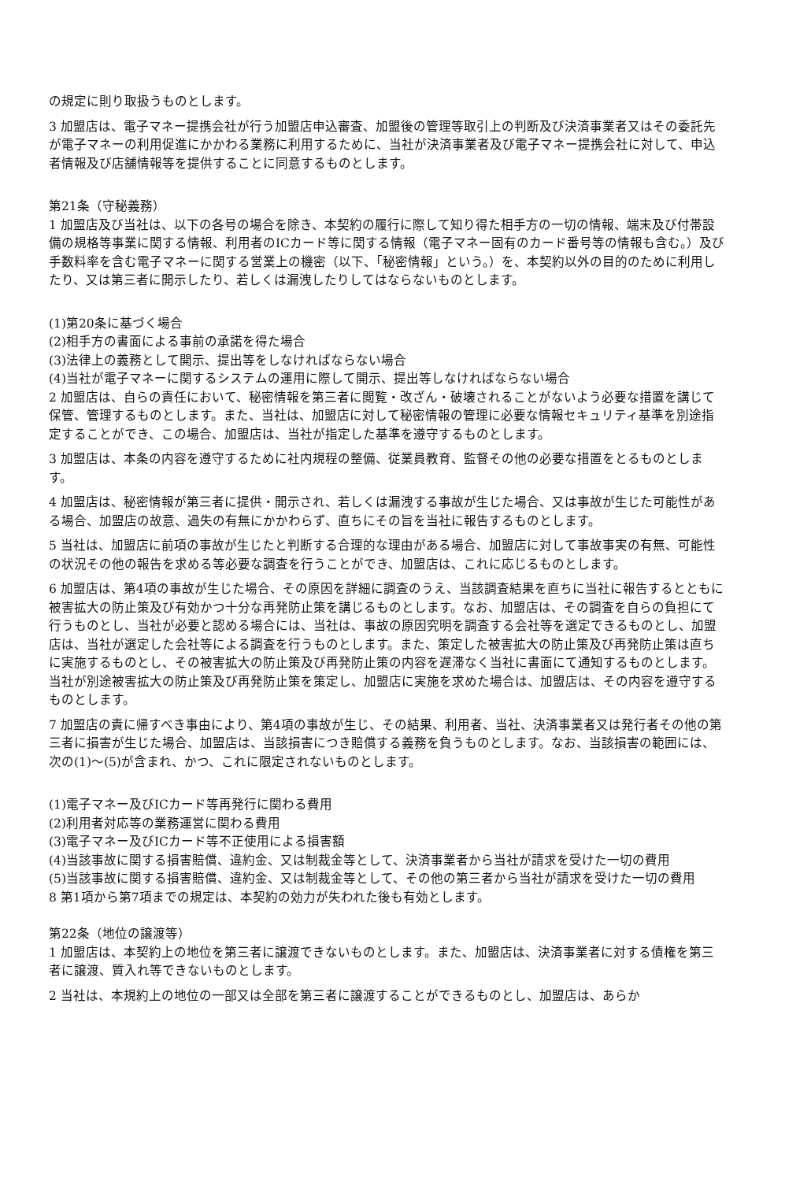の規定に則り取扱うものとします。
3 加盟店は、電子マネー提携会社が行う加盟店申込審査、加盟後の管理等取引上の判断及び決済事業者又はその委託先が電子マネーの利用促進にかかわる業務に利用するために、当社が決済事業者及び電子マネー提携会社に対して、申込者情報及び店舗情報等を提供することに同意するものとします。
第21条（守秘義務）
1 加盟店及び当社は、以下の各号の場合を除き、本契約の履行に際して知り得た相手方の一切の情報、端末及び付帯設備の規格等事業に関する情報、利用者のICカード等に関する情報（電子マネー固有のカード番号等の情報も含む。）及び手数料率を含む電子マネーに関する営業上の機密（以下、「秘密情報」という。）を、本契約以外の目的のために利用したり、又は第三者に開示したり、若しくは漏洩したりしてはならないものとします。
(1)第20条に基づく場合
(2)相手方の書面による事前の承諾を得た場合
(3)法律上の義務として開示、提出等をしなければならない場合
(4)当社が電子マネーに関するシステムの運用に際して開示、提出等しなければならない場合
2 加盟店は、自らの責任において、秘密情報を第三者に閲覧・改ざん・破壊されることがないよう必要な措置を講じて保管、管理するものとします。また、当社は、加盟店に対して秘密情報の管理に必要な情報セキュリティ基準を別途指定することができ、この場合、加盟店は、当社が指定した基準を遵守するものとします。
3 加盟店は、本条の内容を遵守するために社内規程の整備、従業員教育、監督その他の必要な措置をとるものとします。
4 加盟店は、秘密情報が第三者に提供・開示され、若しくは漏洩する事故が生じた場合、又は事故が生じた可能性がある場合、加盟店の故意、過失の有無にかかわらず、直ちにその旨を当社に報告するものとします。
5 当社は、加盟店に前項の事故が生じたと判断する合理的な理由がある場合、加盟店に対して事故事実の有無、可能性の状況その他の報告を求める等必要な調査を行うことができ、加盟店は、これに応じるものとします。
6 加盟店は、第4項の事故が生じた場合、その原因を詳細に調査のうえ、当該調査結果を直ちに当社に報告するとともに被害拡大の防止策及び有効かつ十分な再発防止策を講じるものとします。なお、加盟店は、その調査を自らの負担にて行うものとし、当社が必要と認める場合には、当社は、事故の原因究明を調査する会社等を選定できるものとし、加盟店は、当社が選定した会社等による調査を行うものとします。また、策定した被害拡大の防止策及び再発防止策は直ちに実施するものとし、その被害拡大の防止策及び再発防止策の内容を遅滞なく当社に書面にて通知するものとします。当社が別途被害拡大の防止策及び再発防止策を策定し、加盟店に実施を求めた場合は、加盟店は、その内容を遵守するものとします。
7 加盟店の責に帰すべき事由により、第4項の事故が生じ、その結果、利用者、当社、決済事業者又は発行者その他の第三者に損害が生じた場合、加盟店は、当該損害につき賠償する義務を負うものとします。なお、当該損害の範囲には、次の(1)～(5)が含まれ、かつ、これに限定されないものとします。
(1)電子マネー及びICカード等再発行に関わる費用
(2)利用者対応等の業務運営に関わる費用
(3)電子マネー及びICカード等不正使用による損害額
(4)当該事故に関する損害賠償、違約金、又は制裁金等として、決済事業者から当社が請求を受けた一切の費用
(5)当該事故に関する損害賠償、違約金、又は制裁金等として、その他の第三者から当社が請求を受けた一切の費用
8 第1項から第7項までの規定は、本契約の効力が失われた後も有効とします。
第22条（地位の譲渡等）
1 加盟店は、本契約上の地位を第三者に譲渡できないものとします。また、加盟店は、決済事業者に対する債権を第三者に譲渡、質入れ等できないものとします。
2 当社は、本規約上の地位の一部又は全部を第三者に譲渡することができるものとし、加盟店は、あらか